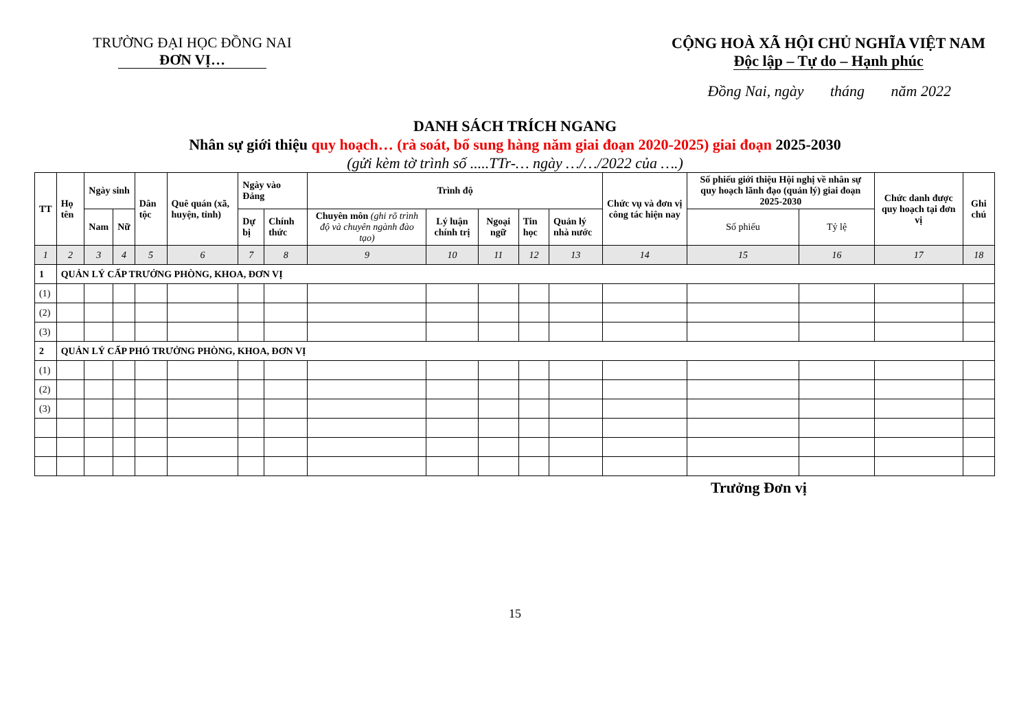TRƯỜNG ĐẠI HỌC ĐỒNG NAI
ĐƠN VỊ…
CỘNG HOÀ XÃ HỘI CHỦ NGHĨA VIỆT NAM
Độc lập – Tự do – Hạnh phúc
Đồng Nai, ngày tháng năm 2022
DANH SÁCH TRÍCH NGANG
Nhân sự giới thiệu quy hoạch… (rà soát, bổ sung hàng năm giai đoạn 2020-2025) giai đoạn 2025-2030
(gửi kèm tờ trình số .....TTr-… ngày …/…/2022 của ….)
| TT | Họ tên | Ngày sinh | | Dân tộc | Quê quán (xã, huyện, tỉnh) | Ngày vào Đảng | | Trình độ | | | | | Chức vụ và đơn vị công tác hiện nay | Số phiếu giới thiệu Hội nghị về nhân sự quy hoạch lãnh đạo (quản lý) giai đoạn 2025-2030 | | Chức danh được quy hoạch tại đơn vị | Ghi chú |
| --- | --- | --- | --- | --- | --- | --- | --- | --- | --- | --- | --- | --- | --- | --- | --- | --- | --- |
| | | Nam | Nữ | | | | | Chuyên môn (ghi rõ trình độ và chuyên ngành đào tạo) | Lý luận chính trị | Ngoại ngữ | Tin học | Quản lý nhà nước | | Số phiếu | Tỷ lệ | | |
| | | | | | | Dự bị | Chính thức | | | | | | | | | | |
| 1 | 2 | 3 | 4 | 5 | 6 | 7 | 8 | 9 | 10 | 11 | 12 | 13 | 14 | 15 | 16 | 17 | 18 |
| 1 | QUẢN LÝ CẤP TRƯỞNG PHÒNG, KHOA, ĐƠN VỊ | | | | | | | | | | | | | | | | |
| (1) | | | | | | | | | | | | | | | | | |
| (2) | | | | | | | | | | | | | | | | | |
| (3) | | | | | | | | | | | | | | | | | |
| 2 | QUẢN LÝ CẤP PHÓ TRƯỞNG PHÒNG, KHOA, ĐƠN VỊ | | | | | | | | | | | | | | | | |
| (1) | | | | | | | | | | | | | | | | | |
| (2) | | | | | | | | | | | | | | | | | |
| (3) | | | | | | | | | | | | | | | | | |
Trưởng Đơn vị
15